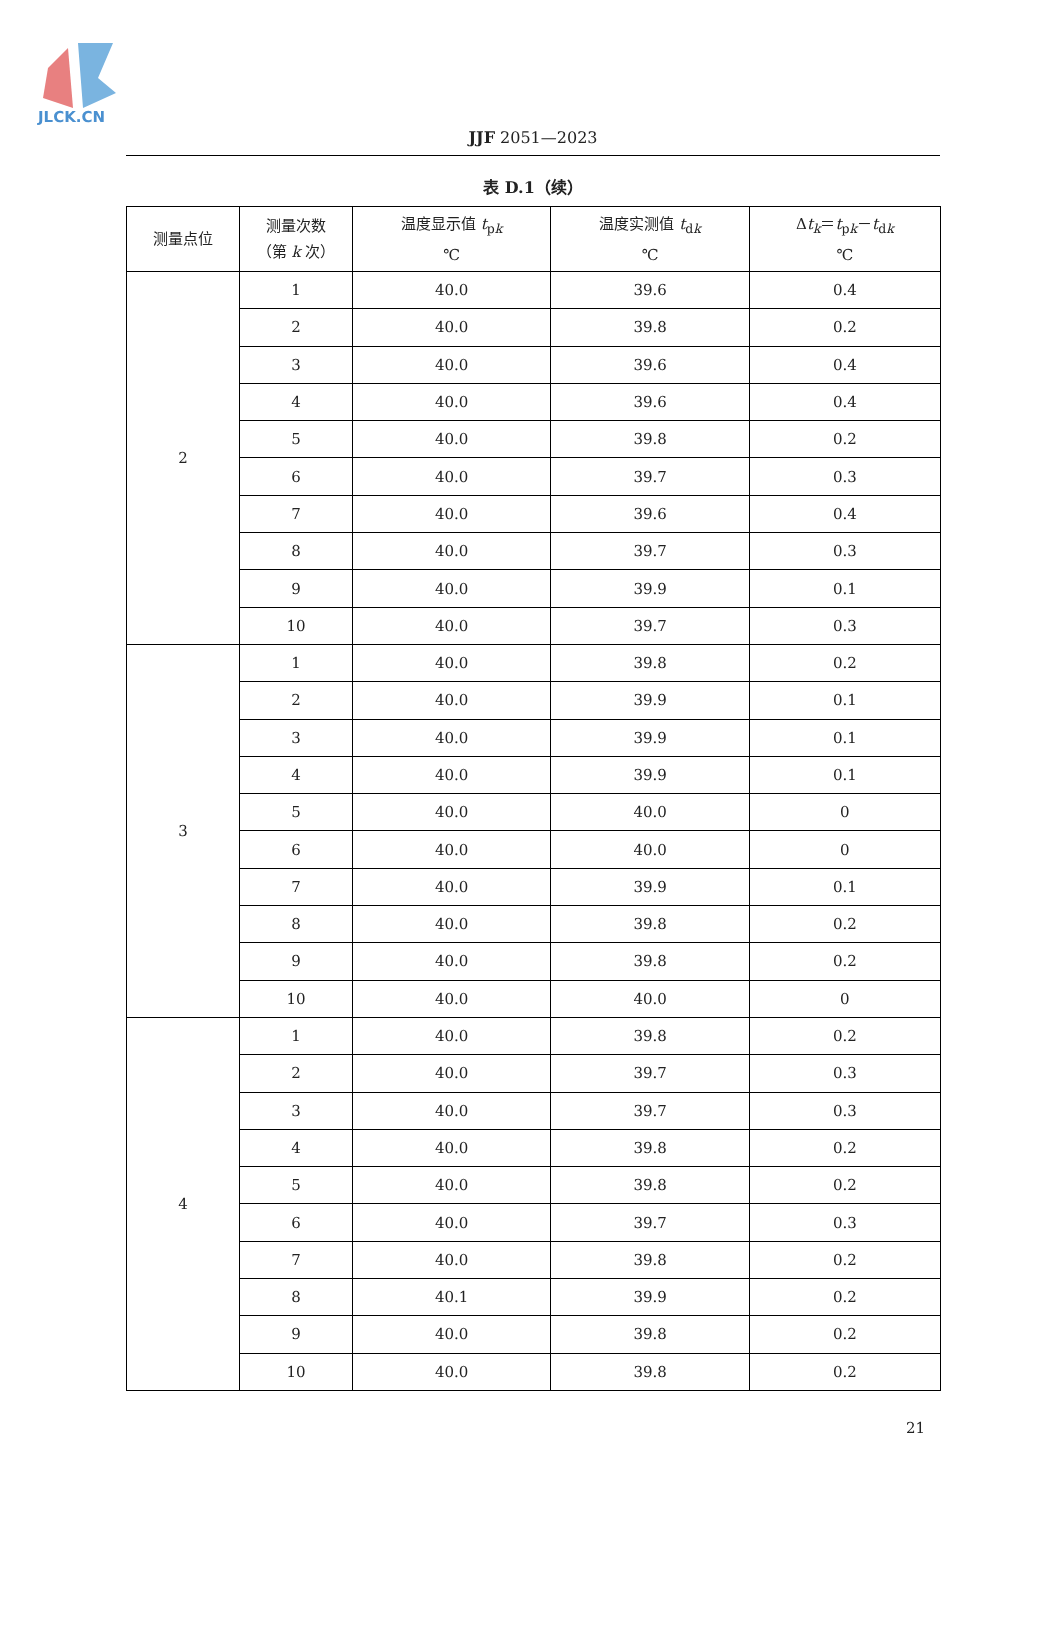JLCK.CN
JJF 2051—2023
表 D.1（续）
| 测量点位 | 测量次数 （第 k 次） | 温度显示值 t<sub>pk</sub> ℃ | 温度实测值 t<sub>dk</sub> ℃ | Δ t<sub>k</sub>＝ t<sub>pk</sub>－ t<sub>dk</sub> ℃ |
| --- | --- | --- | --- | --- |
| 2 | 1 | 40.0 | 39.6 | 0.4 |
| | 2 | 40.0 | 39.8 | 0.2 |
| | 3 | 40.0 | 39.6 | 0.4 |
| | 4 | 40.0 | 39.6 | 0.4 |
| | 5 | 40.0 | 39.8 | 0.2 |
| | 6 | 40.0 | 39.7 | 0.3 |
| | 7 | 40.0 | 39.6 | 0.4 |
| | 8 | 40.0 | 39.7 | 0.3 |
| | 9 | 40.0 | 39.9 | 0.1 |
| | 10 | 40.0 | 39.7 | 0.3 |
| 3 | 1 | 40.0 | 39.8 | 0.2 |
| | 2 | 40.0 | 39.9 | 0.1 |
| | 3 | 40.0 | 39.9 | 0.1 |
| | 4 | 40.0 | 39.9 | 0.1 |
| | 5 | 40.0 | 40.0 | 0 |
| | 6 | 40.0 | 40.0 | 0 |
| | 7 | 40.0 | 39.9 | 0.1 |
| | 8 | 40.0 | 39.8 | 0.2 |
| | 9 | 40.0 | 39.8 | 0.2 |
| | 10 | 40.0 | 40.0 | 0 |
| 4 | 1 | 40.0 | 39.8 | 0.2 |
| | 2 | 40.0 | 39.7 | 0.3 |
| | 3 | 40.0 | 39.7 | 0.3 |
| | 4 | 40.0 | 39.8 | 0.2 |
| | 5 | 40.0 | 39.8 | 0.2 |
| | 6 | 40.0 | 39.7 | 0.3 |
| | 7 | 40.0 | 39.8 | 0.2 |
| | 8 | 40.1 | 39.9 | 0.2 |
| | 9 | 40.0 | 39.8 | 0.2 |
| | 10 | 40.0 | 39.8 | 0.2 |
21